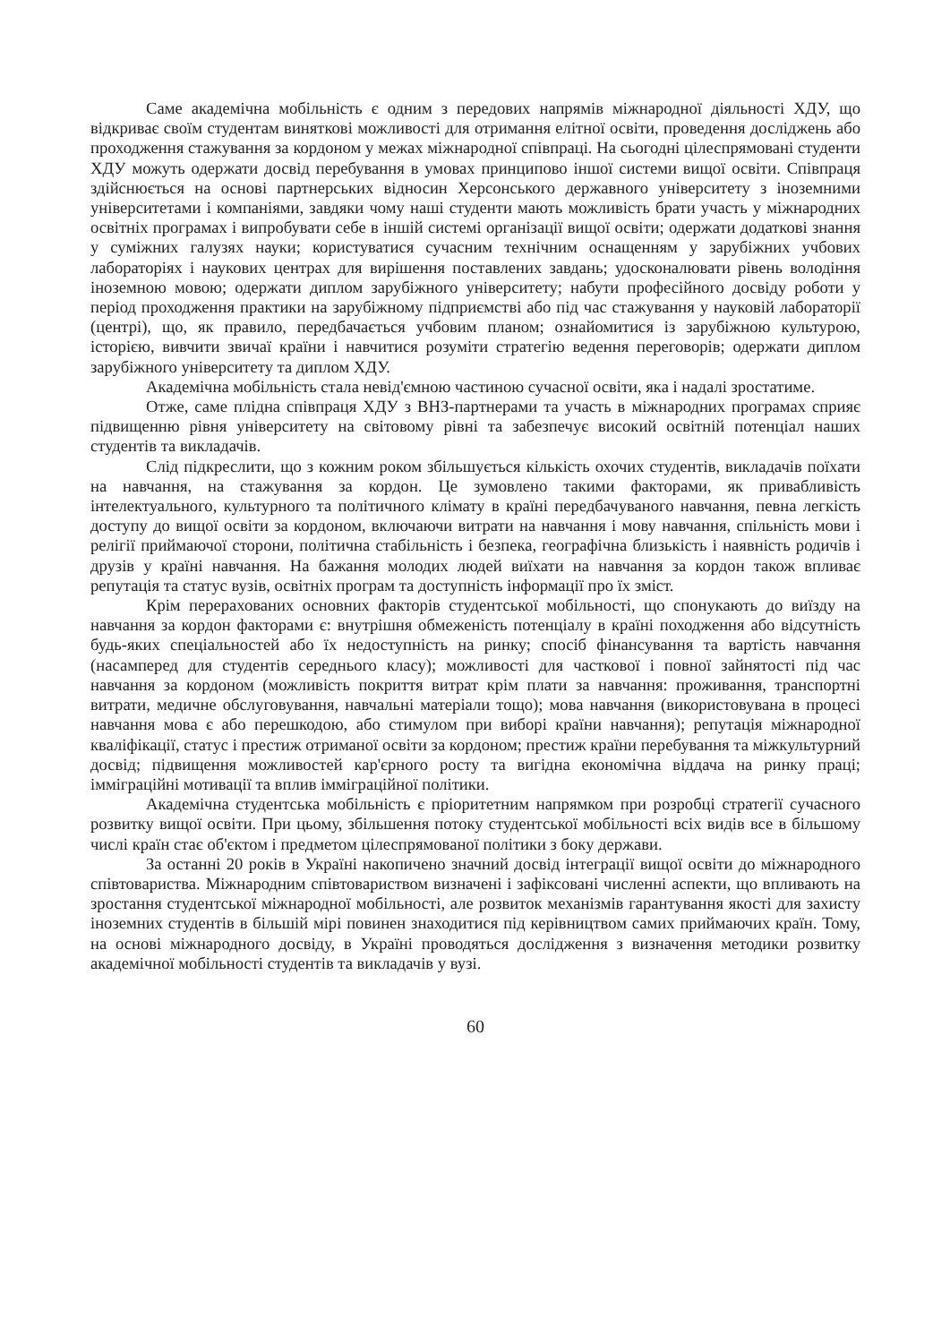Саме академічна мобільність є одним з передових напрямів міжнародної діяльності ХДУ, що відкриває своїм студентам виняткові можливості для отримання елітної освіти, проведення досліджень або проходження стажування за кордоном у межах міжнародної співпраці. На сьогодні цілеспрямовані студенти ХДУ можуть одержати досвід перебування в умовах принципово іншої системи вищої освіти. Співпраця здійснюється на основі партнерських відносин Херсонського державного університету з іноземними університетами і компаніями, завдяки чому наші студенти мають можливість брати участь у міжнародних освітніх програмах і випробувати себе в іншій системі організації вищої освіти; одержати додаткові знання у суміжних галузях науки; користуватися сучасним технічним оснащенням у зарубіжних учбових лабораторіях і наукових центрах для вирішення поставлених завдань; удосконалювати рівень володіння іноземною мовою; одержати диплом зарубіжного університету; набути професійного досвіду роботи у період проходження практики на зарубіжному підприємстві або під час стажування у науковій лабораторії (центрі), що, як правило, передбачається учбовим планом; ознайомитися із зарубіжною культурою, історією, вивчити звичаї країни і навчитися розуміти стратегію ведення переговорів; одержати диплом зарубіжного університету та диплом ХДУ.
Академічна мобільність стала невід'ємною частиною сучасної освіти, яка і надалі зростатиме.
Отже, саме плідна співпраця ХДУ з ВНЗ-партнерами та участь в міжнародних програмах сприяє підвищенню рівня університету на світовому рівні та забезпечує високий освітній потенціал наших студентів та викладачів.
Слід підкреслити, що з кожним роком збільшується кількість охочих студентів, викладачів поїхати на навчання, на стажування за кордон. Це зумовлено такими факторами, як привабливість інтелектуального, культурного та політичного клімату в країні передбачуваного навчання, певна легкість доступу до вищої освіти за кордоном, включаючи витрати на навчання і мову навчання, спільність мови і релігії приймаючої сторони, політична стабільність і безпека, географічна близькість і наявність родичів і друзів у країні навчання. На бажання молодих людей виїхати на навчання за кордон також впливає репутація та статус вузів, освітніх програм та доступність інформації про їх зміст.
Крім перерахованих основних факторів студентської мобільності, що спонукають до виїзду на навчання за кордон факторами є: внутрішня обмеженість потенціалу в країні походження або відсутність будь-яких спеціальностей або їх недоступність на ринку; спосіб фінансування та вартість навчання (насамперед для студентів середнього класу); можливості для часткової і повної зайнятості під час навчання за кордоном (можливість покриття витрат крім плати за навчання: проживання, транспортні витрати, медичне обслуговування, навчальні матеріали тощо); мова навчання (використовувана в процесі навчання мова є або перешкодою, або стимулом при виборі країни навчання); репутація міжнародної кваліфікації, статус і престиж отриманої освіти за кордоном; престиж країни перебування та міжкультурний досвід; підвищення можливостей кар'єрного росту та вигідна економічна віддача на ринку праці; імміграційні мотивації та вплив імміграційної політики.
Академічна студентська мобільність є пріоритетним напрямком при розробці стратегії сучасного розвитку вищої освіти. При цьому, збільшення потоку студентської мобільності всіх видів все в більшому числі країн стає об'єктом і предметом цілеспрямованої політики з боку держави.
За останні 20 років в Україні накопичено значний досвід інтеграції вищої освіти до міжнародного співтовариства. Міжнародним співтовариством визначені і зафіксовані численні аспекти, що впливають на зростання студентської міжнародної мобільності, але розвиток механізмів гарантування якості для захисту іноземних студентів в більшій мірі повинен знаходитися під керівництвом самих приймаючих країн. Тому, на основі міжнародного досвіду, в Україні проводяться дослідження з визначення методики розвитку академічної мобільності студентів та викладачів у вузі.
60